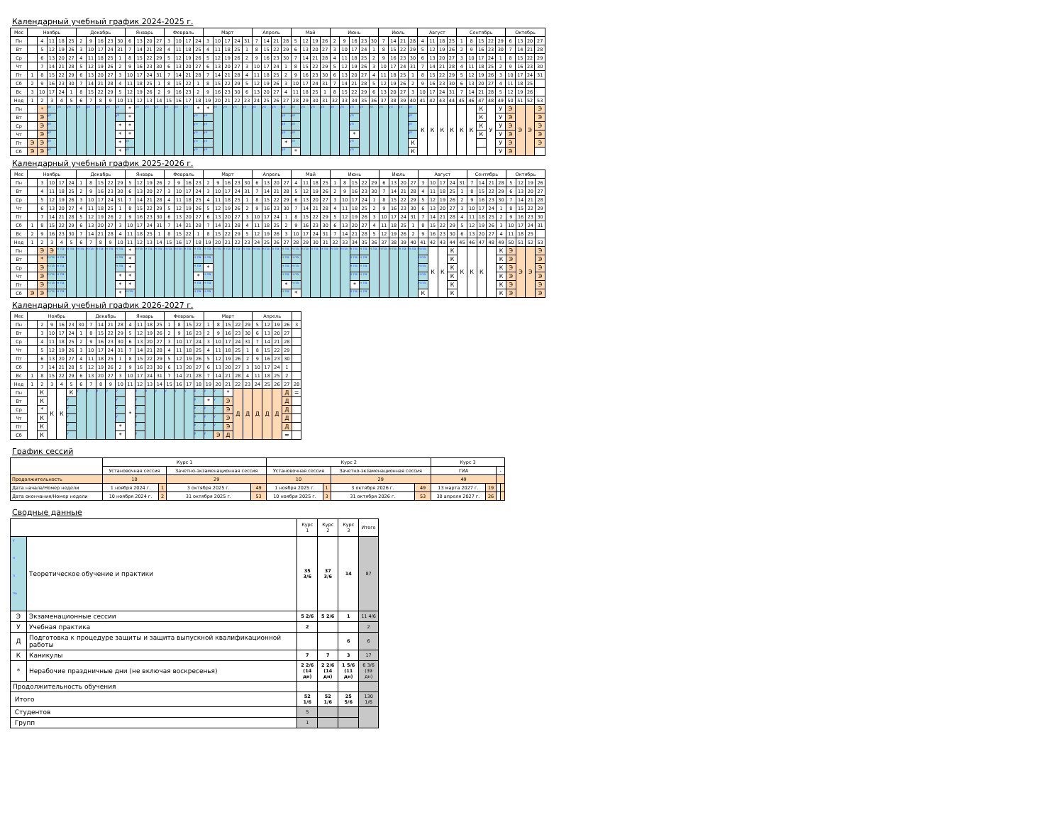Календарный учебный график 2024-2025 г.
| Мес | Ноябрь | | | | | Декабрь | | | | | Январь | | | | Февраль | | | | Март | | | | | Апрель | | | | Май | | | | Июнь | | | | | Июль | | | | Август | | | | Сентябрь | | | | | Октябрь | | | |
| Пн | | 4 | 11 | 18 | 25 | 2 | 9 | 16 | 23 | 30 | 6 | 13 | 20 | 27 | 3 | 10 | 17 | 24 | 3 | 10 | 17 | 24 | 31 | 7 | 14 | 21 | 28 | 5 | 12 | 19 | 26 | 2 | 9 | 16 | 23 | 30 | 7 | 14 | 21 | 28 | 4 | 11 | 18 | 25 | 1 | 8 | 15 | 22 | 29 | 6 | 13 | 20 | 27 |
| Вт | | 5 | 12 | 19 | 26 | 3 | 10 | 17 | 24 | 31 | 7 | 14 | 21 | 28 | 4 | 11 | 18 | 25 | 4 | 11 | 18 | 25 | 1 | 8 | 15 | 22 | 29 | 6 | 13 | 20 | 27 | 3 | 10 | 17 | 24 | 1 | 8 | 15 | 22 | 29 | 5 | 12 | 19 | 26 | 2 | 9 | 16 | 23 | 30 | 7 | 14 | 21 | 28 |
| Ср | | 6 | 13 | 20 | 27 | 4 | 11 | 18 | 25 | 1 | 8 | 15 | 22 | 29 | 5 | 12 | 19 | 26 | 5 | 12 | 19 | 26 | 2 | 9 | 16 | 23 | 30 | 7 | 14 | 21 | 28 | 4 | 11 | 18 | 25 | 2 | 9 | 16 | 23 | 30 | 6 | 13 | 20 | 27 | 3 | 10 | 17 | 24 | 1 | 8 | 15 | 22 | 29 |
| Чт | | 7 | 14 | 21 | 28 | 5 | 12 | 19 | 26 | 2 | 9 | 16 | 23 | 30 | 6 | 13 | 20 | 27 | 6 | 13 | 20 | 27 | 3 | 10 | 17 | 24 | 1 | 8 | 15 | 22 | 29 | 5 | 12 | 19 | 26 | 3 | 10 | 17 | 24 | 31 | 7 | 14 | 21 | 28 | 4 | 11 | 18 | 25 | 2 | 9 | 16 | 23 | 30 |
| Пт | 1 | 8 | 15 | 22 | 29 | 6 | 13 | 20 | 27 | 3 | 10 | 17 | 24 | 31 | 7 | 14 | 21 | 28 | 7 | 14 | 21 | 28 | 4 | 11 | 18 | 25 | 2 | 9 | 16 | 23 | 30 | 6 | 13 | 20 | 27 | 4 | 11 | 18 | 25 | 1 | 8 | 15 | 22 | 29 | 5 | 12 | 19 | 26 | 3 | 10 | 17 | 24 | 31 |
| Сб | 2 | 9 | 16 | 23 | 30 | 7 | 14 | 21 | 28 | 4 | 11 | 18 | 25 | 1 | 8 | 15 | 22 | 1 | 8 | 15 | 22 | 29 | 5 | 12 | 19 | 26 | 3 | 10 | 17 | 24 | 31 | 7 | 14 | 21 | 28 | 5 | 12 | 19 | 26 | 2 | 9 | 16 | 23 | 30 | 6 | 13 | 20 | 27 | 4 | 11 | 18 | 25 | |
| Вс | 3 | 10 | 17 | 24 | 1 | 8 | 15 | 22 | 29 | 5 | 12 | 19 | 26 | 2 | 9 | 16 | 23 | 2 | 9 | 16 | 23 | 30 | 6 | 13 | 20 | 27 | 4 | 11 | 18 | 25 | 1 | 8 | 15 | 22 | 29 | 6 | 13 | 20 | 27 | 3 | 10 | 17 | 24 | 31 | 7 | 14 | 21 | 28 | 5 | 12 | 19 | 26 | |
| Нед | 1 | 2 | 3 | 4 | 5 | 6 | 7 | 8 | 9 | 10 | 11 | 12 | 13 | 14 | 15 | 16 | 17 | 18 | 19 | 20 | 21 | 22 | 23 | 24 | 25 | 26 | 27 | 28 | 29 | 30 | 31 | 32 | 33 | 34 | 35 | 36 | 37 | 38 | 39 | 40 | 41 | 42 | 43 | 44 | 45 | 46 | 47 | 48 | 49 | 50 | 51 | 52 | 53 |
| Пн | | * | уп | уп | уп | уп | уп | уп | уп | уп | * | уп | уп | уп | уп | уп | уп | * | * | уп | уп | уп | уп | уп | уп | уп | уп | уп | уп | уп | уп | уп | уп | уп | уп | уп | уп | уп | уп | уп | К | К | К | К | К | К | К | У | У | Э | Э | Э | Э |
| Вт | | Э | уп | | | | | | | уп | * | | | | | | | уп | уп | | | | | | | | уп | уп | | | | | | уп | | | | | | уп | | | | | | | К | | У | Э | | | Э |
| Ср | | Э | уп | | | | | | | * | * | | | | | | | уп | уп | | | | | | | | уп | уп | | | | | | уп | | | | | | уп | | | | | | | К | | У | Э | | | Э |
| Чт | | Э | уп | | | | | | | * | * | | | | | | | уп | уп | | | | | | | | уп | уп | | | | | | * | | | | | | уп | | | | | | | К | | У | Э | | | Э |
| Пт | Э | Э | уп | | | | | | | * | уп | | | | | | | уп | уп | | | | | | | | * | уп | | | | | | уп | | | | | | К | | | | | | | | | У | Э | | | Э |
| Сб | Э | Э | уп | | | | | | | * | уп | | | | | | | уп | уп | | | | | | | | уп | * | | | | | | уп | | | | | | К | | | | | | | | | У | Э | | | |
Календарный учебный график 2025-2026 г.
| Мес | Ноябрь | | | | | Декабрь | | | | | Январь | | | | Февраль | | | | Март | | | | | Апрель | | | | Май | | | | Июнь | | | | | Июль | | | | Август | | | | | Сентябрь | | | | Октябрь | | | |
| Пн | | 3 | 10 | 17 | 24 | 1 | 8 | 15 | 22 | 29 | 5 | 12 | 19 | 26 | 2 | 9 | 16 | 23 | 2 | 9 | 16 | 23 | 30 | 6 | 13 | 20 | 27 | 4 | 11 | 18 | 25 | 1 | 8 | 15 | 22 | 29 | 6 | 13 | 20 | 27 | 3 | 10 | 17 | 24 | 31 | 7 | 14 | 21 | 28 | 5 | 12 | 19 | 26 |
| Вт | | 4 | 11 | 18 | 25 | 2 | 9 | 16 | 23 | 30 | 6 | 13 | 20 | 27 | 3 | 10 | 17 | 24 | 3 | 10 | 17 | 24 | 31 | 7 | 14 | 21 | 28 | 5 | 12 | 19 | 26 | 2 | 9 | 16 | 23 | 30 | 7 | 14 | 21 | 28 | 4 | 11 | 18 | 25 | 1 | 8 | 15 | 22 | 29 | 6 | 13 | 20 | 27 |
| Ср | | 5 | 12 | 19 | 26 | 3 | 10 | 17 | 24 | 31 | 7 | 14 | 21 | 28 | 4 | 11 | 18 | 25 | 4 | 11 | 18 | 25 | 1 | 8 | 15 | 22 | 29 | 6 | 13 | 20 | 27 | 3 | 10 | 17 | 24 | 1 | 8 | 15 | 22 | 29 | 5 | 12 | 19 | 26 | 2 | 9 | 16 | 23 | 30 | 7 | 14 | 21 | 28 |
| Чт | | 6 | 13 | 20 | 27 | 4 | 11 | 18 | 25 | 1 | 8 | 15 | 22 | 29 | 5 | 12 | 19 | 26 | 5 | 12 | 19 | 26 | 2 | 9 | 16 | 23 | 30 | 7 | 14 | 21 | 28 | 4 | 11 | 18 | 25 | 2 | 9 | 16 | 23 | 30 | 6 | 13 | 20 | 27 | 3 | 10 | 17 | 24 | 1 | 8 | 15 | 22 | 29 |
| Пт | | 7 | 14 | 21 | 28 | 5 | 12 | 19 | 26 | 2 | 9 | 16 | 23 | 30 | 6 | 13 | 20 | 27 | 6 | 13 | 20 | 27 | 3 | 10 | 17 | 24 | 1 | 8 | 15 | 22 | 29 | 5 | 12 | 19 | 26 | 3 | 10 | 17 | 24 | 31 | 7 | 14 | 21 | 28 | 4 | 11 | 18 | 25 | 2 | 9 | 16 | 23 | 30 |
| Сб | 1 | 8 | 15 | 22 | 29 | 6 | 13 | 20 | 27 | 3 | 10 | 17 | 24 | 31 | 7 | 14 | 21 | 28 | 7 | 14 | 21 | 28 | 4 | 11 | 18 | 25 | 2 | 9 | 16 | 23 | 30 | 6 | 13 | 20 | 27 | 4 | 11 | 18 | 25 | 1 | 8 | 15 | 22 | 29 | 5 | 12 | 19 | 26 | 3 | 10 | 17 | 24 | 31 |
| Вс | 2 | 9 | 16 | 23 | 30 | 7 | 14 | 21 | 28 | 4 | 11 | 18 | 25 | 1 | 8 | 15 | 22 | 1 | 8 | 15 | 22 | 29 | 5 | 12 | 19 | 26 | 3 | 10 | 17 | 24 | 31 | 7 | 14 | 21 | 28 | 5 | 12 | 19 | 26 | 2 | 9 | 16 | 23 | 30 | 6 | 13 | 20 | 27 | 4 | 11 | 18 | 25 | |
| Нед | 1 | 2 | 3 | 4 | 5 | 6 | 7 | 8 | 9 | 10 | 11 | 12 | 13 | 14 | 15 | 16 | 17 | 18 | 19 | 20 | 21 | 22 | 23 | 24 | 25 | 26 | 27 | 28 | 29 | 30 | 31 | 32 | 33 | 34 | 35 | 36 | 37 | 38 | 39 | 40 | 41 | 42 | 43 | 44 | 45 | 46 | 47 | 48 | 49 | 50 | 51 | 52 | 53 |
| Пн | | Э | Э | н па | н па | н па | н па | н па | н па | н па | * | н па | н па | н па | н па | н па | н па | н па | н па | н па | н па | н па | н па | н па | н па | н па | н па | н па | н па | н па | н па | н па | н па | н па | н па | н па | н па | н па | н па | н па | н па | К | К | К | К | К | К | | К | Э | Э | Э | Э |
| Вт | | * | н па | н па | | | | | | н па | * | | | | | | | н па | н па | | | | | | | | н па | н па | | | | | | н па | н па | | | | | | н па | | | К | | | | | К | Э | | | Э |
| Ср | | Э | н па | н па | | | | | | н па | * | | | | | | | н па | * | | | | | | | | н па | н па | | | | | | н па | н па | | | | | | н па | | | К | | | | | К | Э | | | Э |
| Чт | | Э | н па | н па | | | | | | * | * | | | | | | | * | н па | | | | | | | | н па | н па | | | | | | н па | н па | | | | | | н па | | | К | | | | | К | Э | | | Э |
| Пт | | Э | н па | н па | | | | | | * | * | | | | | | | н па | н па | | | | | | | | * | н па | | | | | | * | н па | | | | | | н па | | | К | | | | | К | Э | | | Э |
| Сб | Э | Э | н па | н па | | | | | | * | н па | | | | | | | н па | н па | | | | | | | | н па | * | | | | | | н па | н па | | | | | | К | | | К | | | | | К | Э | | | Э |
Календарный учебный график 2026-2027 г.
| Мес | Ноябрь | | | | | | Декабрь | | | | Январь | | | | Февраль | | | | Март | | | | | Апрель | | | | |
| Пн | | 2 | 9 | 16 | 23 | 30 | 7 | 14 | 21 | 28 | 4 | 11 | 18 | 25 | 1 | 8 | 15 | 22 | 1 | 8 | 15 | 22 | 29 | 5 | 12 | 19 | 26 | 3 |
| Вт | | 3 | 10 | 17 | 24 | 1 | 8 | 15 | 22 | 29 | 5 | 12 | 19 | 26 | 2 | 9 | 16 | 23 | 2 | 9 | 16 | 23 | 30 | 6 | 13 | 20 | 27 | |
| Ср | | 4 | 11 | 18 | 25 | 2 | 9 | 16 | 23 | 30 | 6 | 13 | 20 | 27 | 3 | 10 | 17 | 24 | 3 | 10 | 17 | 24 | 31 | 7 | 14 | 21 | 28 | |
| Чт | | 5 | 12 | 19 | 26 | 3 | 10 | 17 | 24 | 31 | 7 | 14 | 21 | 28 | 4 | 11 | 18 | 25 | 4 | 11 | 18 | 25 | 1 | 8 | 15 | 22 | 29 | |
| Пт | | 6 | 13 | 20 | 27 | 4 | 11 | 18 | 25 | 1 | 8 | 15 | 22 | 29 | 5 | 12 | 19 | 26 | 5 | 12 | 19 | 26 | 2 | 9 | 16 | 23 | 30 | |
| Сб | | 7 | 14 | 21 | 28 | 5 | 12 | 19 | 26 | 2 | 9 | 16 | 23 | 30 | 6 | 13 | 20 | 27 | 6 | 13 | 20 | 27 | 3 | 10 | 17 | 24 | 1 | |
| Вс | 1 | 8 | 15 | 22 | 29 | 6 | 13 | 20 | 27 | 3 | 10 | 17 | 24 | 31 | 7 | 14 | 21 | 28 | 7 | 14 | 21 | 28 | 4 | 11 | 18 | 25 | 2 | |
| Нед | 1 | 2 | 3 | 4 | 5 | 6 | 7 | 8 | 9 | 10 | 11 | 12 | 13 | 14 | 15 | 16 | 17 | 18 | 19 | 20 | 21 | 22 | 23 | 24 | 25 | 26 | 27 | 28 |
| Пн | | К | К | К | К | у | у | у | у | у | * | у | у | у | у | у | у | у | у | у | * | Д | Д | Д | Д | Д | Д | = |
| Вт | | К | | | у | | | | | у | | у | | | | | | у | * | у | Э | | | | | | Д | |
| Ср | | * | | | у | | | | | у | | у | | | | | | у | у | у | Э | | | | | | Д | |
| Чт | | К | | | у | | | | | у | | у | | | | | | у | у | у | Э | | | | | | Д | |
| Пт | | К | | | у | | | | | * | | у | | | | | | у | у | у | Э | | | | | | Д | |
| Сб | | К | | | у | | | | | * | | у | | | | | | у | у | Э | Д | | | | | | = | |
График сессий
| | Курс 1 | | | | Курс 2 | | | | Курс 3 | | | |
| | Установочная сессия | | Зачетно-экзаменационная сессия | | Установочная сессия | | Зачетно-экзаменационная сессия | | ГИА | | - | |
| Продолжительность | 10 | | 29 | | 10 | | 29 | | 49 | | | |
| Дата начала/Номер недели | 1 ноября 2024 г. | 1 | 3 октября 2025 г. | 49 | 1 ноября 2025 г. | 1 | 3 октября 2026 г. | 49 | 13 марта 2027 г. | 19 | | |
| Дата окончания/Номер недели | 10 ноября 2024 г. | 2 | 31 октября 2025 г. | 53 | 10 ноября 2025 г. | 3 | 31 октября 2026 г. | 53 | 30 апреля 2027 г. | 26 | | |
Сводные данные
| | | Курс 1 | Курс 2 | Курс 3 | Итого |
| у н п па | Теоретическое обучение и практики | 35 3/6 | 37 3/6 | 14 | 87 |
| Э | Экзаменационные сессии | 5 2/6 | 5 2/6 | 1 | 11 4/6 |
| У | Учебная практика | 2 | | | 2 |
| Д | Подготовка к процедуре защиты и защита выпускной квалификационной работы | | | 6 | 6 |
| К | Каникулы | 7 | 7 | 3 | 17 |
| * | Нерабочие праздничные дни (не включая воскресенья) | 2 2/6 (14 дн) | 2 2/6 (14 дн) | 1 5/6 (11 дн) | 6 3/6 (39 дн) |
| Продолжительность обучения | | | | | |
| Итого | | 52 1/6 | 52 1/6 | 25 5/6 | 130 1/6 |
| Студентов | | 5 | | | |
| Групп | | 1 | | | |